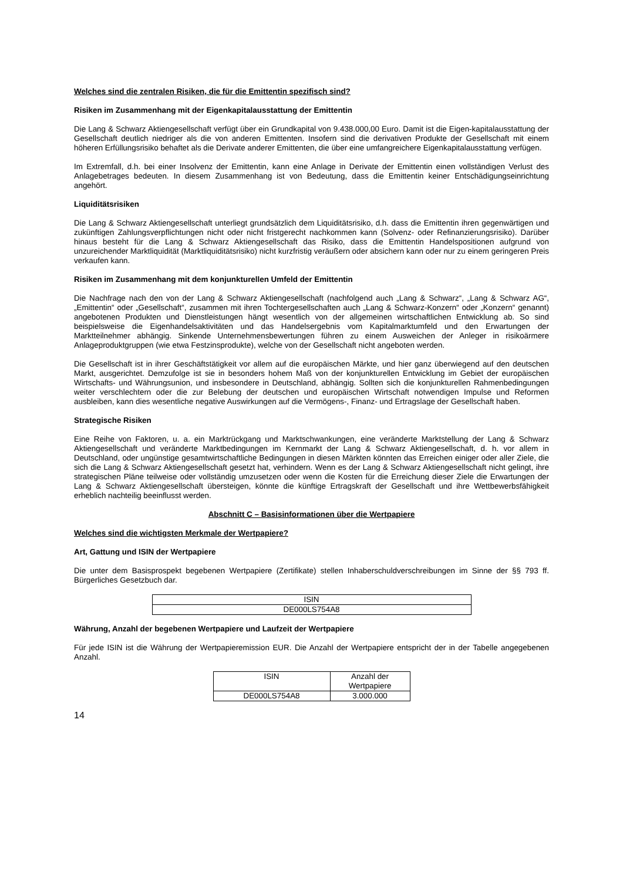Welches sind die zentralen Risiken, die für die Emittentin spezifisch sind?
Risiken im Zusammenhang mit der Eigenkapitalausstattung der Emittentin
Die Lang & Schwarz Aktiengesellschaft verfügt über ein Grundkapital von 9.438.000,00 Euro. Damit ist die Eigen-kapitalausstattung der Gesellschaft deutlich niedriger als die von anderen Emittenten. Insofern sind die derivativen Produkte der Gesellschaft mit einem höheren Erfüllungsrisiko behaftet als die Derivate anderer Emittenten, die über eine umfangreichere Eigenkapitalausstattung verfügen.
Im Extremfall, d.h. bei einer Insolvenz der Emittentin, kann eine Anlage in Derivate der Emittentin einen vollständigen Verlust des Anlagebetrages bedeuten. In diesem Zusammenhang ist von Bedeutung, dass die Emittentin keiner Entschädigungseinrichtung angehört.
Liquiditätsrisiken
Die Lang & Schwarz Aktiengesellschaft unterliegt grundsätzlich dem Liquiditätsrisiko, d.h. dass die Emittentin ihren gegenwärtigen und zukünftigen Zahlungsverpflichtungen nicht oder nicht fristgerecht nachkommen kann (Solvenz- oder Refinanzierungsrisiko). Darüber hinaus besteht für die Lang & Schwarz Aktiengesellschaft das Risiko, dass die Emittentin Handelspositionen aufgrund von unzureichender Marktliquidität (Marktliquiditätsrisiko) nicht kurzfristig veräußern oder absichern kann oder nur zu einem geringeren Preis verkaufen kann.
Risiken im Zusammenhang mit dem konjunkturellen Umfeld der Emittentin
Die Nachfrage nach den von der Lang & Schwarz Aktiengesellschaft (nachfolgend auch „Lang & Schwarz“, „Lang & Schwarz AG“, „Emittentin“ oder „Gesellschaft“, zusammen mit ihren Tochtergesellschaften auch „Lang & Schwarz-Konzern“ oder „Konzern“ genannt) angebotenen Produkten und Dienstleistungen hängt wesentlich von der allgemeinen wirtschaftlichen Entwicklung ab. So sind beispielsweise die Eigenhandelsaktivitäten und das Handelsergebnis vom Kapitalmarktumfeld und den Erwartungen der Marktteilnehmer abhängig. Sinkende Unternehmensbewertungen führen zu einem Ausweichen der Anleger in risikoärmere Anlageproduktgruppen (wie etwa Festzinsprodukte), welche von der Gesellschaft nicht angeboten werden.
Die Gesellschaft ist in ihrer Geschäftstätigkeit vor allem auf die europäischen Märkte, und hier ganz überwiegend auf den deutschen Markt, ausgerichtet. Demzufolge ist sie in besonders hohem Maß von der konjunkturellen Entwicklung im Gebiet der europäischen Wirtschafts- und Währungsunion, und insbesondere in Deutschland, abhängig. Sollten sich die konjunkturellen Rahmenbedingungen weiter verschlechtern oder die zur Belebung der deutschen und europäischen Wirtschaft notwendigen Impulse und Reformen ausbleiben, kann dies wesentliche negative Auswirkungen auf die Vermögens-, Finanz- und Ertragslage der Gesellschaft haben.
Strategische Risiken
Eine Reihe von Faktoren, u. a. ein Marktrückgang und Marktschwankungen, eine veränderte Marktstellung der Lang & Schwarz Aktiengesellschaft und veränderte Marktbedingungen im Kernmarkt der Lang & Schwarz Aktiengesellschaft, d. h. vor allem in Deutschland, oder ungünstige gesamtwirtschaftliche Bedingungen in diesen Märkten könnten das Erreichen einiger oder aller Ziele, die sich die Lang & Schwarz Aktiengesellschaft gesetzt hat, verhindern. Wenn es der Lang & Schwarz Aktiengesellschaft nicht gelingt, ihre strategischen Pläne teilweise oder vollständig umzusetzen oder wenn die Kosten für die Erreichung dieser Ziele die Erwartungen der Lang & Schwarz Aktiengesellschaft übersteigen, könnte die künftige Ertragskraft der Gesellschaft und ihre Wettbewerbsfähigkeit erheblich nachteilig beeinflusst werden.
Abschnitt C – Basisinformationen über die Wertpapiere
Welches sind die wichtigsten Merkmale der Wertpapiere?
Art, Gattung und ISIN der Wertpapiere
Die unter dem Basisprospekt begebenen Wertpapiere (Zertifikate) stellen Inhaberschuldverschreibungen im Sinne der §§ 793 ff. Bürgerliches Gesetzbuch dar.
| ISIN |
| --- |
| DE000LS754A8 |
Währung, Anzahl der begebenen Wertpapiere und Laufzeit der Wertpapiere
Für jede ISIN ist die Währung der Wertpapieremission EUR. Die Anzahl der Wertpapiere entspricht der in der Tabelle angegebenen Anzahl.
| ISIN | Anzahl der Wertpapiere |
| --- | --- |
| DE000LS754A8 | 3.000.000 |
14